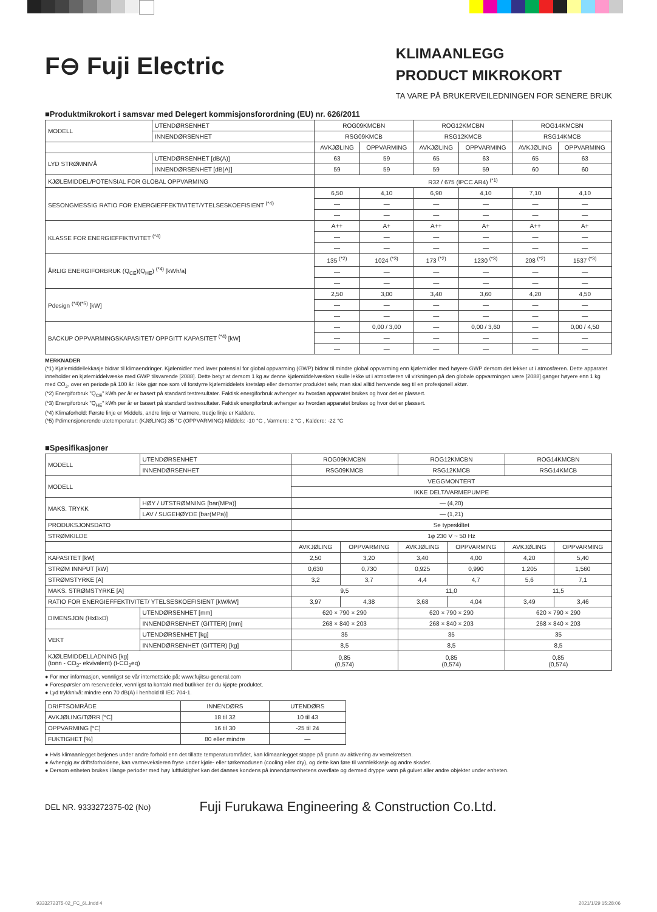F⊖ Fuji Electric
KLIMAANLEGG
PRODUCT MIKROKORT
TA VARE PÅ BRUKERVEILEDNINGEN FOR SENERE BRUK
■Produktmikrokort i samsvar med Delegert kommisjonsforordning (EU) nr. 626/2011
| MODELL | UTENDØRSENHET | ROG09KMCBN | | ROG12KMCBN | | ROG14KMCBN | |
| | INNENDØRSENHET | RSG09KMCB | | RSG12KMCB | | RSG14KMCB | |
| | | AVKJØLING | OPPVARMING | AVKJØLING | OPPVARMING | AVKJØLING | OPPVARMING |
| LYD STRØMNIVÅ | UTENDØRSENHET [dB(A)] | 63 | 59 | 65 | 63 | 65 | 63 |
| | INNENDØRSENHET [dB(A)] | 59 | 59 | 59 | 59 | 60 | 60 |
| KJØLEMIDDEL/POTENSIAL FOR GLOBAL OPPVARMING | | R32 / 675 (IPCC AR4) <sup>(*1)</sup> | | | | | |
| SESONGMESSIG RATIO FOR ENERGIEFFEKTIVITET/YTELSESKOEFISIENT <sup>(*4)</sup> | | 6,50 | 4,10 | 6,90 | 4,10 | 7,10 | 4,10 |
| | | — | — | — | — | — | — |
| | | — | — | — | — | — | — |
| KLASSE FOR ENERGIEFFIKTIVITET <sup>(*4)</sup> | | A++ | A+ | A++ | A+ | A++ | A+ |
| | | — | — | — | — | — | — |
| | | — | — | — | — | — | — |
| ÅRLIG ENERGIFORBRUK (Q<sub>CE</sub>)(Q<sub>HE</sub>) <sup>(*4)</sup> [kWh/a] | | 135 <sup>(*2)</sup> | 1024 <sup>(*3)</sup> | 173 <sup>(*2)</sup> | 1230 <sup>(*3)</sup> | 208 <sup>(*2)</sup> | 1537 <sup>(*3)</sup> |
| | | — | — | — | — | — | — |
| | | — | — | — | — | — | — |
| Pdesign <sup>(*4)(*5)</sup> [kW] | | 2,50 | 3,00 | 3,40 | 3,60 | 4,20 | 4,50 |
| | | — | — | — | — | — | — |
| | | — | — | — | — | — | — |
| BACKUP OPPVARMINGSKAPASITET/ OPPGITT KAPASITET <sup>(*4)</sup> [kW] | | — | 0,00 / 3,00 | — | 0,00 / 3,60 | — | 0,00 / 4,50 |
| | | — | — | — | — | — | — |
| | | — | — | — | — | — | — |
MERKNADER
(*1) Kjølemiddellekkasje bidrar til klimaendringer. Kjølemidler med laver potensial for global oppvarming (GWP) bidrar til mindre global oppvarming enn kjølemidler med høyere GWP dersom det lekker ut i atmosfæren. Dette apparatet inneholder en kjølemiddelvæske med GWP tilsvarende [2088]. Dette betyr at dersom 1 kg av denne kjølemiddelvæsken skulle lekke ut i atmosfæren vil virkningen på den globale oppvarmingen være [2088] ganger høyere enn 1 kg med CO<sub>2</sub>, over en periode på 100 år. Ikke gjør noe som vil forstyrre kjølemiddelets kretsløp eller demonter produktet selv, man skal alltid henvende seg til en profesjonell aktør.
(*2) Energiforbruk "Q<sub>CE</sub>" kWh per år er basert på standard testresultater. Faktisk energiforbruk avhenger av hvordan apparatet brukes og hvor det er plassert.
(*3) Energiforbruk "Q<sub>HE</sub>" kWh per år er basert på standard testresultater. Faktisk energiforbruk avhenger av hvordan apparatet brukes og hvor det er plassert.
(*4) Klimaforhold: Første linje er Middels, andre linje er Varmere, tredje linje er Kaldere.
(*5) Pdimensjonerende utetemperatur: (KJØLING) 35 °C (OPPVARMING) Middels: -10 °C , Varmere: 2 °C , Kaldere: -22 °C
■Spesifikasjoner
| MODELL | UTENDØRSENHET | ROG09KMCBN | | ROG12KMCBN | | ROG14KMCBN | |
| | INNENDØRSENHET | RSG09KMCB | | RSG12KMCB | | RSG14KMCB | |
| MODELL | | VEGGMONTERT | | | | | |
| | | IKKE DELT/VARMEPUMPE | | | | | |
| MAKS. TRYKK | HØY / UTSTRØMNING [bar(MPa)] | — (4,20) | | | | | |
| | LAV / SUGEHØYDE [bar(MPa)] | — (1,21) | | | | | |
| PRODUKSJONSDATO | | Se typeskiltet | | | | | |
| STRØMKILDE | | 1φ 230 V ~ 50 Hz | | | | | |
| | | AVKJØLING | OPPVARMING | AVKJØLING | OPPVARMING | AVKJØLING | OPPVARMING |
| KAPASITET [kW] | | 2,50 | 3,20 | 3,40 | 4,00 | 4,20 | 5,40 |
| STRØM INNPUT [kW] | | 0,630 | 0,730 | 0,925 | 0,990 | 1,205 | 1,560 |
| STRØMSTYRKE [A] | | 3,2 | 3,7 | 4,4 | 4,7 | 5,6 | 7,1 |
| MAKS. STRØMSTYRKE [A] | | 9,5 | | 11,0 | | 11,5 | |
| RATIO FOR ENERGIEFFEKTIVITET/ YTELSESKOEFISIENT [kW/kW] | | 3,97 | 4,38 | 3,68 | 4,04 | 3,49 | 3,46 |
| DIMENSJON (HxBxD) | UTENDØRSENHET [mm] | 620 × 790 × 290 | | 620 × 790 × 290 | | 620 × 790 × 290 | |
| | INNENDØRSENHET (GITTER) [mm] | 268 × 840 × 203 | | 268 × 840 × 203 | | 268 × 840 × 203 | |
| VEKT | UTENDØRSENHET [kg] | 35 | | 35 | | 35 | |
| | INNENDØRSENHET (GITTER) [kg] | 8,5 | | 8,5 | | 8,5 | |
| KJØLEMIDDELLADNING [kg] (tonn - CO<sub>2</sub>- ekvivalent) (t-CO<sub>2</sub>eq) | | 0,85 (0,574) | | 0,85 (0,574) | | 0,85 (0,574) | |
● For mer informasjon, vennligst se vår internettside på: www.fujitsu-general.com
● Forespørsler om reservedeler, vennligst ta kontakt med butikker der du kjøpte produktet.
● Lyd trykknivå: mindre enn 70 dB(A) i henhold til IEC 704-1.
| DRIFTSOMRÅDE | INNENDØRS | UTENDØRS |
| AVKJØLING/TØRR [°C] | 18 til 32 | 10 til 43 |
| OPPVARMING [°C] | 16 til 30 | -25 til 24 |
| FUKTIGHET [%] | 80 eller mindre | — |
● Hvis klimaanlegget betjenes under andre forhold enn det tillatte temperaturområdet, kan klimaanlegget stoppe på grunn av aktivering av vernekretsen.
● Avhengig av driftsforholdene, kan varmeveksleren fryse under kjøle- eller tørkemodusen (cooling eller dry), og dette kan føre til vannlekkasje og andre skader.
● Dersom enheten brukes i lange perioder med høy luftfuktighet kan det dannes kondens på innendørsenhetens overflate og dermed dryppe vann på gulvet aller andre objekter under enheten.
DEL NR. 9333272375-02 (No) Fuji Furukawa Engineering & Construction Co.Ltd.
9333272375-02_FC_6L.indd 4 2021/1/29 15:28:06